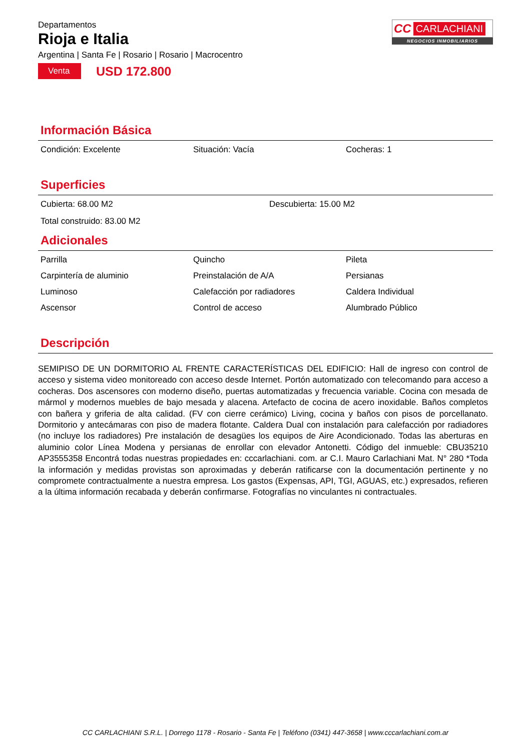Departamentos
Rioja e Italia
Argentina | Santa Fe | Rosario | Rosario | Macrocentro
Venta
USD 172.800
CC CARLACHIANI
NEGOCIOS INMOBILIARIOS
Información Básica
Condición: Excelente
Situación: Vacía
Cocheras: 1
Superficies
Cubierta: 68.00 M2
Descubierta: 15.00 M2
Total construido: 83.00 M2
Adicionales
Parrilla
Quincho
Pileta
Carpintería de aluminio
Preinstalación de A/A
Persianas
Luminoso
Calefacción por radiadores
Caldera Individual
Ascensor
Control de acceso
Alumbrado Público
Descripción
SEMIPISO DE UN DORMITORIO AL FRENTE CARACTERÍSTICAS DEL EDIFICIO: Hall de ingreso con control de acceso y sistema video monitoreado con acceso desde Internet. Portón automatizado con telecomando para acceso a cocheras. Dos ascensores con moderno diseño, puertas automatizadas y frecuencia variable. Cocina con mesada de mármol y modernos muebles de bajo mesada y alacena. Artefacto de cocina de acero inoxidable. Baños completos con bañera y griferia de alta calidad. (FV con cierre cerámico) Living, cocina y baños con pisos de porcellanato. Dormitorio y antecámaras con piso de madera flotante. Caldera Dual con instalación para calefacción por radiadores (no incluye los radiadores) Pre instalación de desagües los equipos de Aire Acondicionado. Todas las aberturas en aluminio color Línea Modena y persianas de enrollar con elevador Antonetti. Código del inmueble: CBU35210 AP3555358 Encontrá todas nuestras propiedades en: cccarlachiani. com. ar C.I. Mauro Carlachiani Mat. N° 280 *Toda la información y medidas provistas son aproximadas y deberán ratificarse con la documentación pertinente y no compromete contractualmente a nuestra empresa. Los gastos (Expensas, API, TGI, AGUAS, etc.) expresados, refieren a la última información recabada y deberán confirmarse. Fotografías no vinculantes ni contractuales.
CC CARLACHIANI S.R.L. | Dorrego 1178 - Rosario - Santa Fe | Teléfono (0341) 447-3658 | www.cccarlachiani.com.ar